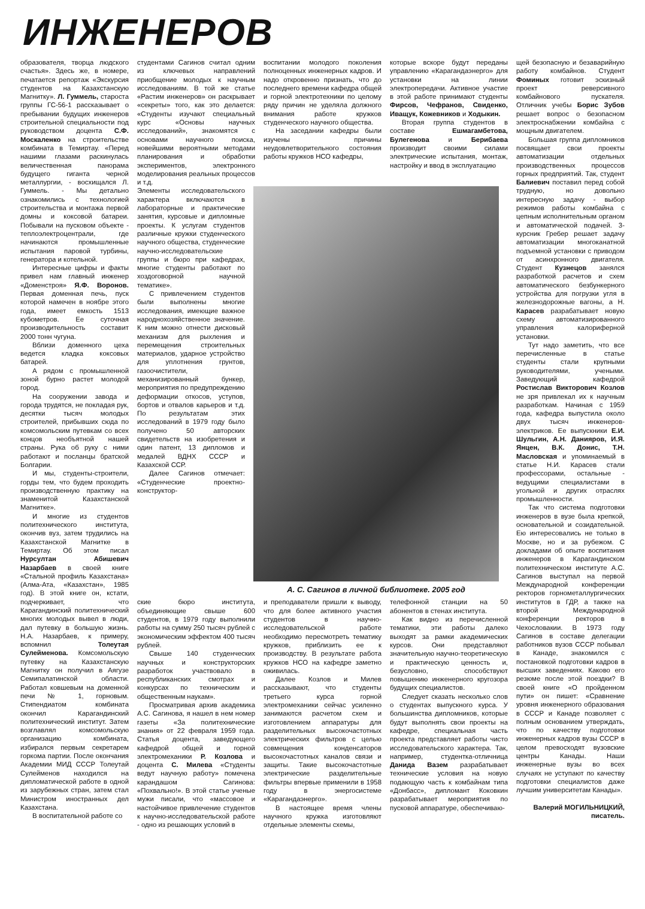ИНЖЕНЕРОВ
образователя, творца людского счастья». Здесь же, в номере, печатается репортаж «Экскурсия студентов на Казахстанскую Магнитку». Л. Гуммель, староста группы ГС-56-1 рассказывает о пребывании будущих инженеров строительной специальности под руководством доцента С.Ф. Москаленко на строительстве комбината в Темиртау. «Перед нашими глазами раскинулась величественная панорама будущего гиганта черной металлургии, - восхищался Л. Гуммель. - Мы детально ознакомились с технологией строительства и монтажа первой домны и коксовой батареи. Побывали на пусковом объекте - теплоэлектроцентрали, где начинаются промышленные испытания паровой турбины, генератора и котельной.
Интересные цифры и факты привел нам главный инженер «Доменстроя» Я.Ф. Воронов. Первая доменная печь, пуск которой намечен в ноябре этого года, имеет емкость 1513 кубометров. Ее суточная производительность составит 2000 тонн чугуна.
Вблизи доменного цеха ведется кладка коксовых батарей.
А рядом с промышленной зоной бурно растет молодой город.
На сооружении завода и города трудятся, не покладая рук, десятки тысяч молодых строителей, прибывших сюда по комсомольским путевкам со всех концов необъятной нашей страны. Рука об руку с ними работают и посланцы братской Болгарии.
И мы, студенты-строители, горды тем, что будем проходить производственную практику на знаменитой Казахстанской Магнитке».
И многие из студентов политехнического института, окончив вуз, затем трудились на Казахстанской Магнитке в Темиртау. Об этом писал Нурсултан Абишевич Назарбаев в своей книге «Стальной профиль Казахстана» (Алма-Ата, «Казахстан», 1985 год). В этой книге он, кстати, подчеркивает, что Карагандинский политехнический многих молодых вывел в люди, дал путевку в большую жизнь. Н.А. Назарбаев, к примеру, вспомнил Толеутая Сулейменова. Комсомольскую путевку на Казахстанскую Магнитку он получил в Аягузе Семипалатинской области. Работал ковшевым на доменной печи № 1, горновым. Стипендиатом комбината окончил Карагандинский политехнический институт. Затем возглавлял комсомольскую организацию комбината, избирался первым секретарем горкома партии. После окончания Академии МИД СССР Толеутай Сулейменов находился на дипломатической работе в одной из зарубежных стран, затем стал Министром иностранных дел Казахстана.
В воспитательной работе со
студентами Сагинов считал одним из ключевых направлений приобщение молодых к научным исследованиям. В той же статье «Растим инженеров» он раскрывает «секреты» того, как это делается: «Студенты изучают специальный курс «Основы научных исследований», знакомятся с основами научного поиска, новейшими вероятными методами планирования и обработки экспериментов, электронного моделирования реальных процессов и т.д.
воспитании молодого поколения полноценных инженерных кадров. И надо откровенно признать, что до последнего времени кафедра общей и горной электротехники по целому ряду причин не уделяла должного внимания работе кружков студенческого научного общества.
На заседании кафедры были изучены причины неудовлетворительного состояния работы кружков НСО кафедры,
которые вскоре будут переданы управлению «Карагандаэнерго» для установки на линии электропередачи. Активное участие в этой работе принимают студенты Фирсов, Чефранов, Свиденко, Иващук, Кожевников и Ходыкин.
Вторая группа студентов в составе Ешмагамбетова, Булегенова и Берибаева производит своими силами электрические испытания, монтаж, настройку и ввод в эксплуатацию
Элементы исследовательского характера включаются в лабораторные и практические занятия, курсовые и дипломные проекты. К услугам студентов различные кружки студенческого научного общества, студенческие научно-исследовательские группы и бюро при кафедрах, многие студенты работают по хоздоговорной научной тематике».
С привлечением студентов были выполнены многие исследования, имеющие важное народнохозяйственное значение. К ним можно отнести дисковый механизм для рыхления и перемещения строительных материалов, ударное устройство для уплотнения грунтов, газоочистители, механизированный бункер, мероприятия по предупреждению деформации откосов, уступов, бортов и отвалов карьеров и т.д. По результатам этих исследований в 1979 году было получено 50 авторских свидетельств на изобретения и один патент, 13 дипломов и медалей ВДНХ СССР и Казахской ССР.
Далее Сагинов отмечает: «Студенческие проектно-конструктор-
А. С. Сагинов в личной библиотеке. 2005 год
ские бюро института, объединяющие свыше 600 студентов, в 1979 году выполнили работы на сумму 250 тысяч рублей с экономическим эффектом 400 тысяч рублей.
Свыше 140 студенческих научных и конструкторских разработок участвовало в республиканских смотрах и конкурсах по техническим и общественным наукам».
Просматривая архив академика А.С. Сагинова, я нашел в нем номер газеты «За политехнические знания» от 22 февраля 1959 года. Статья доцента, заведующего кафедрой общей и горной электромеханики Р. Козлова и доцента С. Милева «Студенты ведут научную работу» помечена карандашом Сагинова: «Похвально!». В этой статье ученые мужи писали, что «массовое и настойчивое привлечение студентов к научно-исследовательской работе - одно из решающих условий в
и преподаватели пришли к выводу, что для более активного участия студентов в научно-исследовательской работе необходимо пересмотреть тематику кружков, приблизить ее к производству. В результате работа кружков НСО на кафедре заметно оживилась.
Далее Козлов и Милев рассказывают, что студенты третьего курса горной электромеханики сейчас усиленно занимаются расчетом схем и изготовлением аппаратуры для разделительных высокочастотных электрических фильтров с целью совмещения конденсаторов высокочастотных каналов связи и защиты. Такие высокочастотные электрические разделительные фильтры впервые применили в 1958 году в энергосистеме «Карагандаэнерго».
В настоящее время члены научного кружка изготовляют отдельные элементы схемы,
телефонной станции на 50 абонентов в стенах института.
Как видно из перечисленной тематики, эти работы далеко выходят за рамки академических курсов. Они представляют значительную научно-теоретическую и практическую ценность и, безусловно, способствуют повышению инженерного кругозора будущих специалистов.
Следует сказать несколько слов о студентах выпускного курса. У большинства дипломников, которые будут выполнять свои проекты на кафедре, специальная часть проекта представляет работы чисто исследовательского характера. Так, например, студентка-отличница Данида Вазем разрабатывает технические условия на новую подающую часть к комбайнам типа «Донбасс», дипломант Коковкин разрабатывает мероприятия по пусковой аппаратуре, обеспечиваю-
щей безопасную и безаварийную работу комбайнов. Студент Фоминых готовит эскизный проект реверсивного комбайнового пускателя. Отличник учебы Борис Зубов решает вопрос о безопасном электроснабжении комбайна с мощным двигателем.
Большая группа дипломников посвящает свои проекты автоматизации отдельных производственных процессов горных предприятий. Так, студент Балиевич поставил перед собой трудную, но довольно интересную задачу - выбор режимов работы комбайна с цепным исполнительным органом и автоматической подачей. 3-курсник Гребер решает задачу автоматизации многоканатной подъемной установки с приводом от асинхронного двигателя. Студент Кузнецов занялся разработкой расчетов и схем автоматического безбункерного устройства для погрузки угля в железнодорожные вагоны, а Н. Карасев разрабатывает новую схему автоматизированного управления калориферной установки.
Тут надо заметить, что все перечисленные в статье студенты стали крупными руководителями, учеными. Заведующий кафедрой Ростислав Викторович Козлов не зря привлекал их к научным разработкам. Начиная с 1959 года, кафедра выпустила около двух тысяч инженеров-электриков. Ее выпускники Е.И. Шульгин, А.Н. Данияров, И.Я. Янцен, В.К. Донис, Т.Н. Масловская и упоминаемый в статье Н.И. Карасев стали профессорами, остальные - ведущими специалистами в угольной и других отраслях промышленности.
Так что система подготовки инженеров в вузе была крепкой, основательной и созидательной. Ею интересовались не только в Москве, но и за рубежом. С докладами об опыте воспитания инженеров в Карагандинском политехническом институте А.С. Сагинов выступал на первой Международной конференции ректоров горнометаллургических институтов в ГДР, а также на второй Международной конференции ректоров в Чехословакии. В 1973 году Сагинов в составе делегации работников вузов СССР побывал в Канаде, знакомился с постановкой подготовки кадров в высших заведениях. Каково его резюме после этой поездки? В своей книге «О пройденном пути» он пишет: «Сравнение уровня инженерного образования в СССР и Канаде позволяет с полным основанием утверждать, что по качеству подготовки инженерных кадров вузы СССР в целом превосходят вузовские центры Канады. Наши инженерные вузы во всех случаях не уступают по качеству подготовки специалистов даже лучшим университетам Канады».
Валерий МОГИЛЬНИЦКИЙ,
писатель.